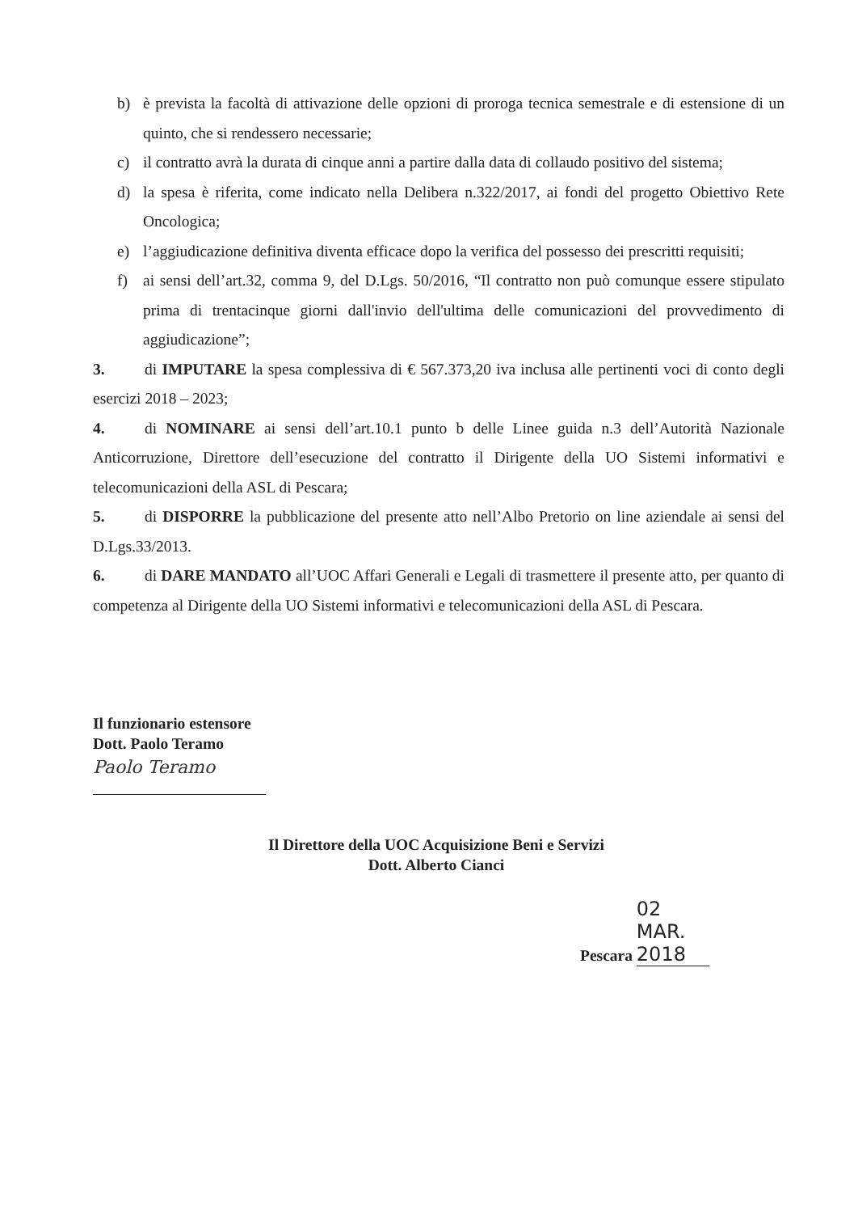b) è prevista la facoltà di attivazione delle opzioni di proroga tecnica semestrale e di estensione di un quinto, che si rendessero necessarie;
c) il contratto avrà la durata di cinque anni a partire dalla data di collaudo positivo del sistema;
d) la spesa è riferita, come indicato nella Delibera n.322/2017, ai fondi del progetto Obiettivo Rete Oncologica;
e) l’aggiudicazione definitiva diventa efficace dopo la verifica del possesso dei prescritti requisiti;
f) ai sensi dell’art.32, comma 9, del D.Lgs. 50/2016, “Il contratto non può comunque essere stipulato prima di trentacinque giorni dall'invio dell'ultima delle comunicazioni del provvedimento di aggiudicazione”;
3. di IMPUTARE la spesa complessiva di € 567.373,20 iva inclusa alle pertinenti voci di conto degli esercizi 2018 – 2023;
4. di NOMINARE ai sensi dell’art.10.1 punto b delle Linee guida n.3 dell’Autorità Nazionale Anticorruzione, Direttore dell’esecuzione del contratto il Dirigente della UO Sistemi informativi e telecomunicazioni della ASL di Pescara;
5. di DISPORRE la pubblicazione del presente atto nell’Albo Pretorio on line aziendale ai sensi del D.Lgs.33/2013.
6. di DARE MANDATO all’UOC Affari Generali e Legali di trasmettere il presente atto, per quanto di competenza al Dirigente della UO Sistemi informativi e telecomunicazioni della ASL di Pescara.
Il funzionario estensore
Dott. Paolo Teramo
Paolo Teramo
Il Direttore della UOC Acquisizione Beni e Servizi
Dott. Alberto Cianci
Pescara 02 MAR. 2018